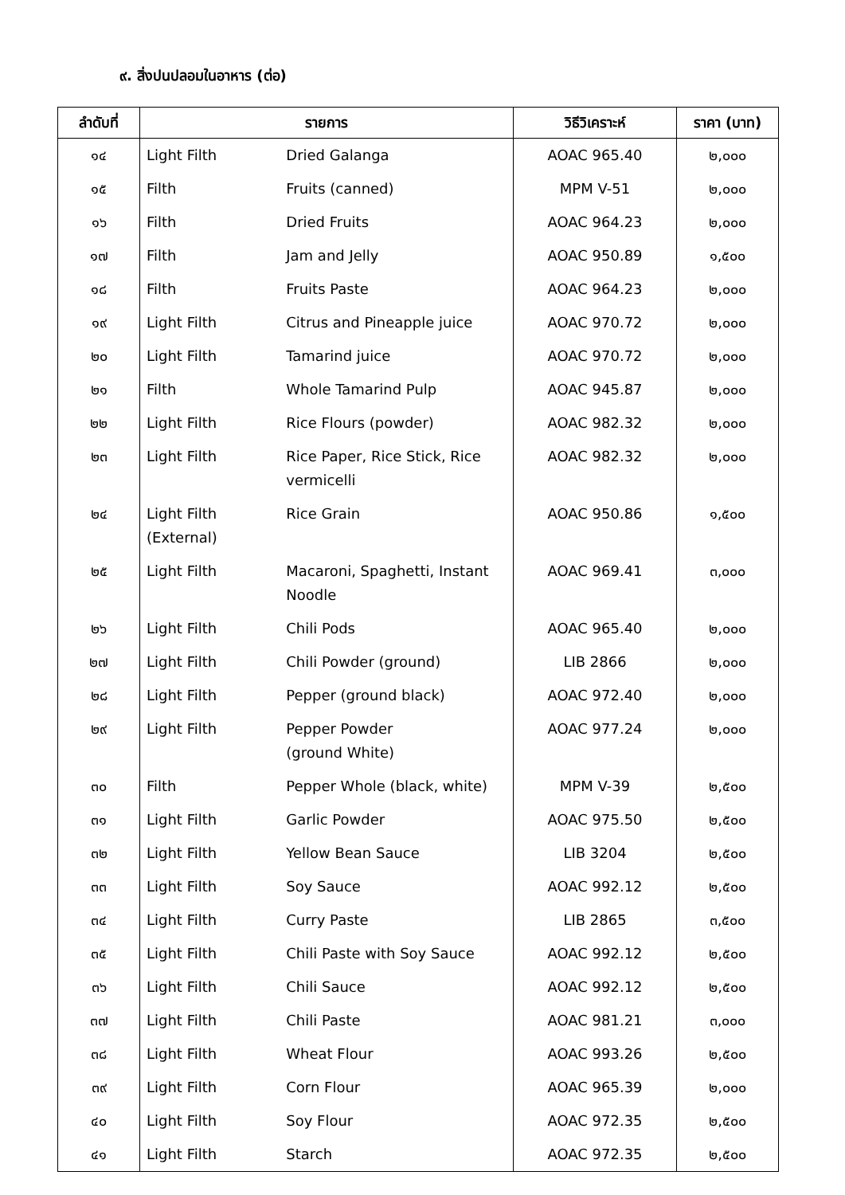๙. สิ่งปนปลอมในอาหาร (ต่อ)
| ลำดับที่ | รายการ | | วิธีวิเคราะห์ | ราคา (บาท) |
| --- | --- | --- | --- | --- |
| ๑๔ | Light Filth | Dried Galanga | AOAC 965.40 | ๒,๐๐๐ |
| ๑๕ | Filth | Fruits (canned) | MPM V-51 | ๒,๐๐๐ |
| ๑๖ | Filth | Dried Fruits | AOAC 964.23 | ๒,๐๐๐ |
| ๑๗ | Filth | Jam and Jelly | AOAC 950.89 | ๑,๕๐๐ |
| ๑๘ | Filth | Fruits Paste | AOAC 964.23 | ๒,๐๐๐ |
| ๑๙ | Light Filth | Citrus and Pineapple juice | AOAC 970.72 | ๒,๐๐๐ |
| ๒๐ | Light Filth | Tamarind juice | AOAC 970.72 | ๒,๐๐๐ |
| ๒๑ | Filth | Whole Tamarind Pulp | AOAC 945.87 | ๒,๐๐๐ |
| ๒๒ | Light Filth | Rice Flours (powder) | AOAC 982.32 | ๒,๐๐๐ |
| ๒๓ | Light Filth | Rice Paper, Rice Stick, Rice vermicelli | AOAC 982.32 | ๒,๐๐๐ |
| ๒๔ | Light Filth (External) | Rice Grain | AOAC 950.86 | ๑,๕๐๐ |
| ๒๕ | Light Filth | Macaroni, Spaghetti, Instant Noodle | AOAC 969.41 | ๓,๐๐๐ |
| ๒๖ | Light Filth | Chili Pods | AOAC 965.40 | ๒,๐๐๐ |
| ๒๗ | Light Filth | Chili Powder (ground) | LIB 2866 | ๒,๐๐๐ |
| ๒๘ | Light Filth | Pepper (ground black) | AOAC 972.40 | ๒,๐๐๐ |
| ๒๙ | Light Filth | Pepper Powder (ground White) | AOAC 977.24 | ๒,๐๐๐ |
| ๓๐ | Filth | Pepper Whole (black, white) | MPM V-39 | ๒,๕๐๐ |
| ๓๑ | Light Filth | Garlic Powder | AOAC 975.50 | ๒,๕๐๐ |
| ๓๒ | Light Filth | Yellow Bean Sauce | LIB 3204 | ๒,๕๐๐ |
| ๓๓ | Light Filth | Soy Sauce | AOAC 992.12 | ๒,๕๐๐ |
| ๓๔ | Light Filth | Curry Paste | LIB 2865 | ๓,๕๐๐ |
| ๓๕ | Light Filth | Chili Paste with Soy Sauce | AOAC 992.12 | ๒,๕๐๐ |
| ๓๖ | Light Filth | Chili Sauce | AOAC 992.12 | ๒,๕๐๐ |
| ๓๗ | Light Filth | Chili Paste | AOAC 981.21 | ๓,๐๐๐ |
| ๓๘ | Light Filth | Wheat Flour | AOAC 993.26 | ๒,๕๐๐ |
| ๓๙ | Light Filth | Corn Flour | AOAC 965.39 | ๒,๐๐๐ |
| ๔๐ | Light Filth | Soy Flour | AOAC 972.35 | ๒,๕๐๐ |
| ๔๑ | Light Filth | Starch | AOAC 972.35 | ๒,๕๐๐ |